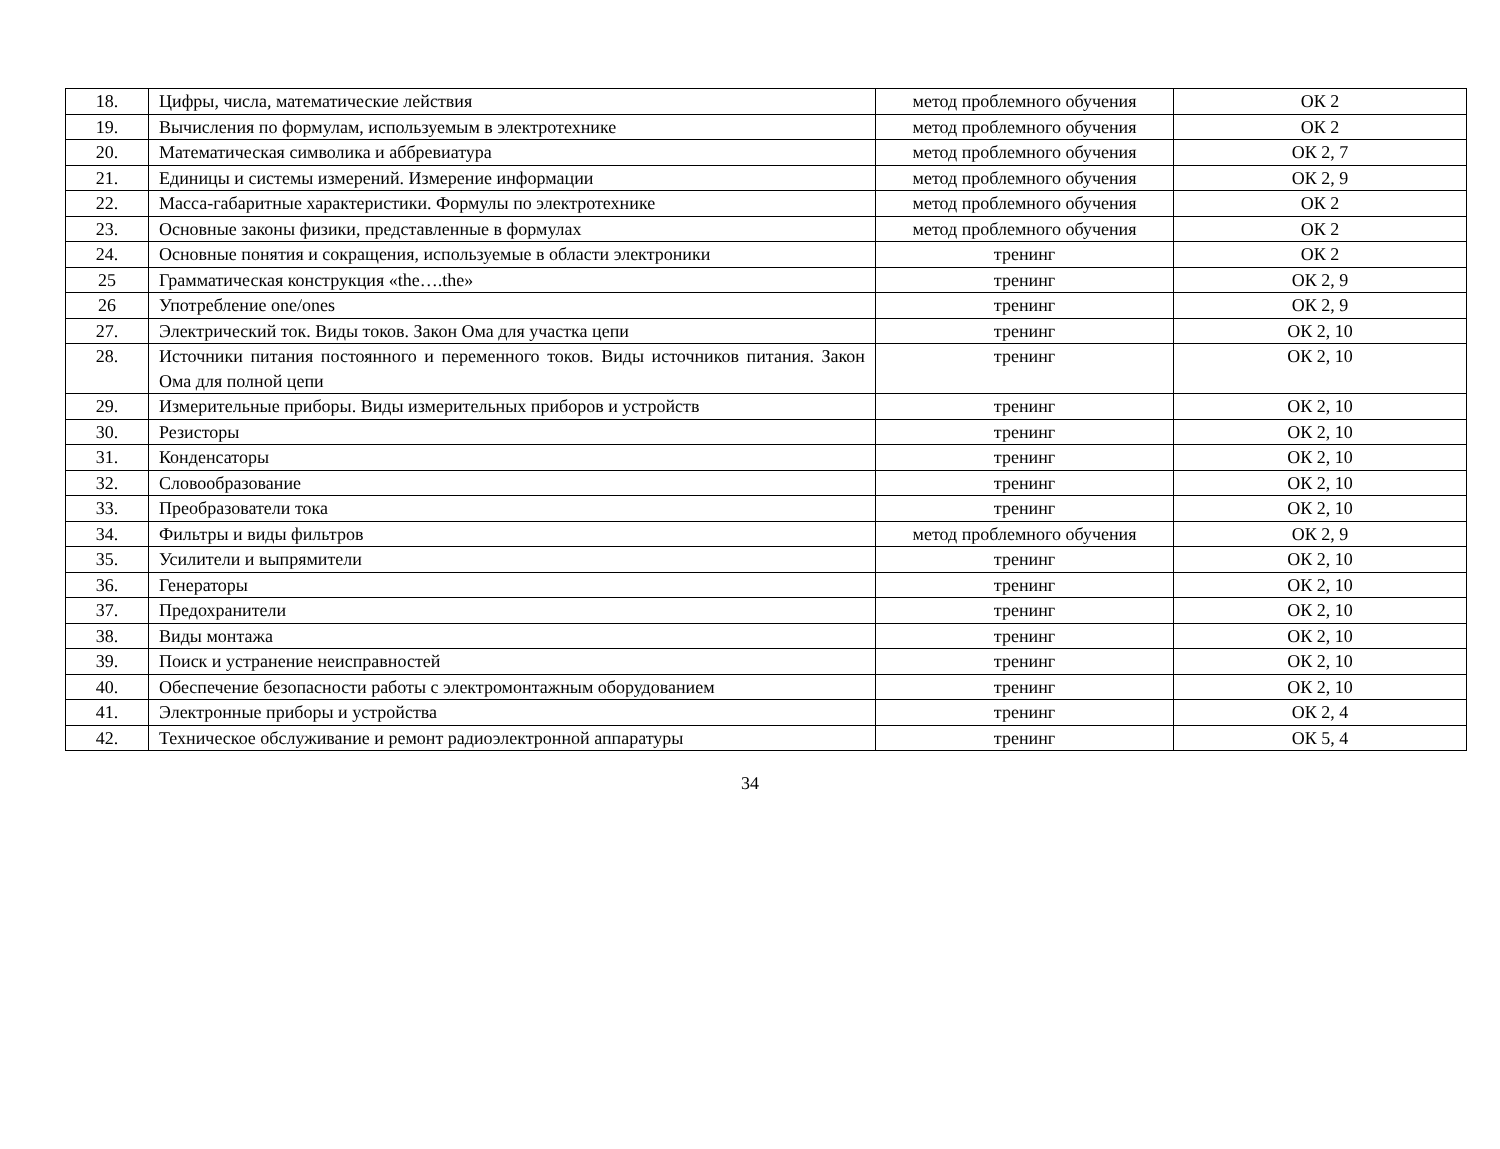| 18. | Цифры, числа, математические лействия | метод проблемного обучения | ОК 2 |
| 19. | Вычисления по формулам, используемым в электротехнике | метод проблемного обучения | ОК 2 |
| 20. | Математическая символика и аббревиатура | метод проблемного обучения | ОК 2, 7 |
| 21. | Единицы и системы измерений. Измерение информации | метод проблемного обучения | ОК 2, 9 |
| 22. | Масса-габаритные характеристики. Формулы по электротехнике | метод проблемного обучения | ОК 2 |
| 23. | Основные законы физики, представленные в формулах | метод проблемного обучения | ОК 2 |
| 24. | Основные понятия и сокращения, используемые в области электроники | тренинг | ОК 2 |
| 25 | Грамматическая конструкция «the….the» | тренинг | ОК 2, 9 |
| 26 | Употребление one/ones | тренинг | ОК 2, 9 |
| 27. | Электрический ток. Виды токов. Закон Ома для участка цепи | тренинг | ОК 2, 10 |
| 28. | Источники питания постоянного и переменного токов. Виды источников питания. Закон Ома для полной цепи | тренинг | ОК 2, 10 |
| 29. | Измерительные приборы. Виды измерительных приборов и устройств | тренинг | ОК 2, 10 |
| 30. | Резисторы | тренинг | ОК 2, 10 |
| 31. | Конденсаторы | тренинг | ОК 2, 10 |
| 32. | Словообразование | тренинг | ОК 2, 10 |
| 33. | Преобразователи тока | тренинг | ОК 2, 10 |
| 34. | Фильтры и виды фильтров | метод проблемного обучения | ОК 2, 9 |
| 35. | Усилители и выпрямители | тренинг | ОК 2, 10 |
| 36. | Генераторы | тренинг | ОК 2, 10 |
| 37. | Предохранители | тренинг | ОК 2, 10 |
| 38. | Виды монтажа | тренинг | ОК 2, 10 |
| 39. | Поиск и устранение неисправностей | тренинг | ОК 2, 10 |
| 40. | Обеспечение безопасности работы с электромонтажным оборудованием | тренинг | ОК 2, 10 |
| 41. | Электронные приборы и устройства | тренинг | ОК 2, 4 |
| 42. | Техническое обслуживание и ремонт радиоэлектронной аппаратуры | тренинг | ОК 5, 4 |
34